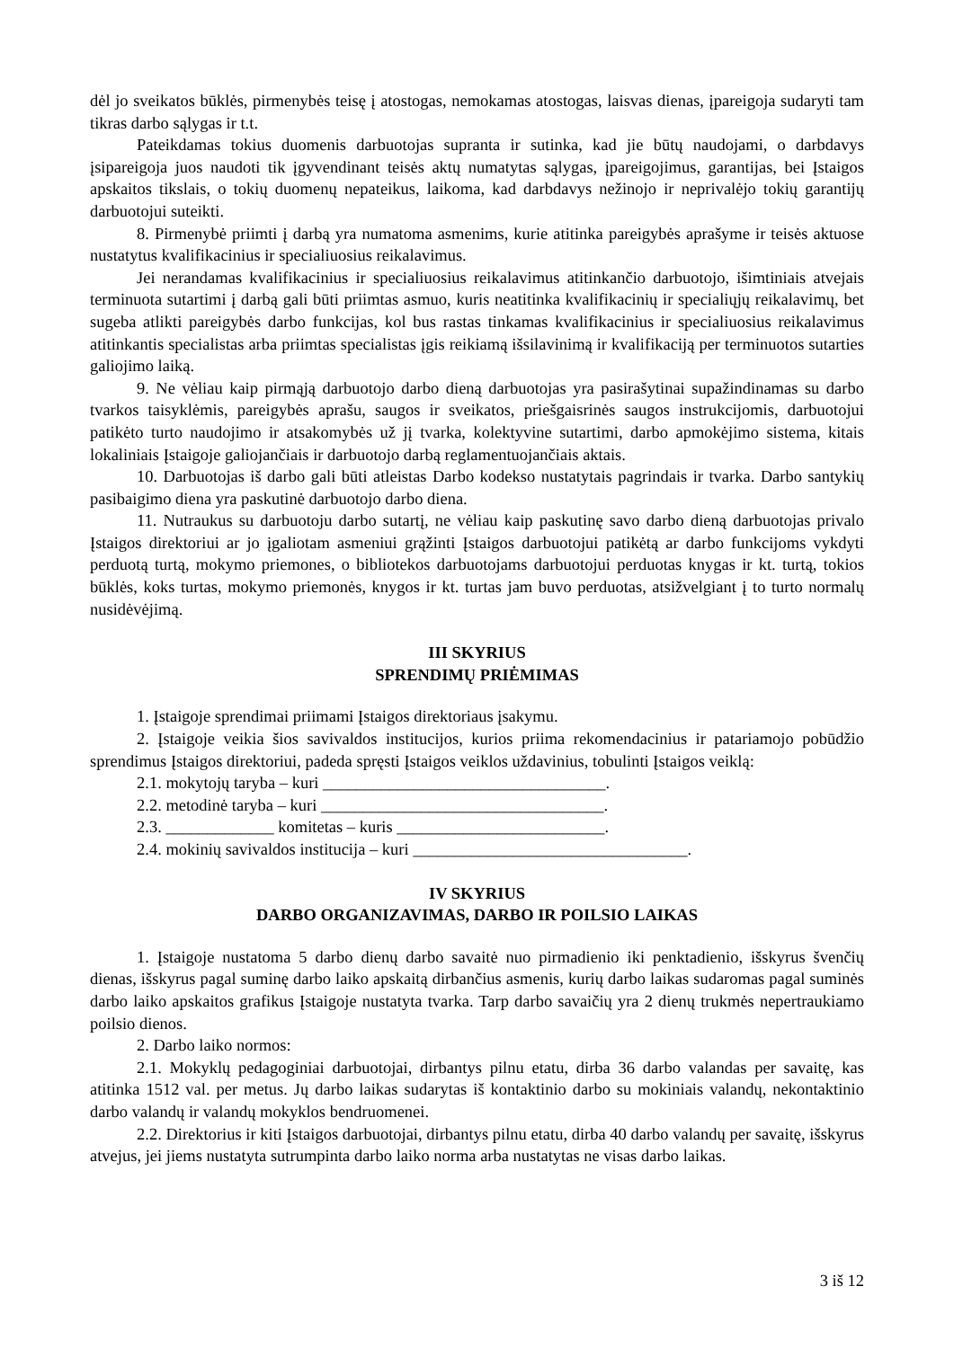dėl jo sveikatos būklės, pirmenybės teisę į atostogas, nemokamas atostogas, laisvas dienas, įpareigoja sudaryti tam tikras darbo sąlygas ir t.t.
Pateikdamas tokius duomenis darbuotojas supranta ir sutinka, kad jie būtų naudojami, o darbdavys įsipareigoja juos naudoti tik įgyvendinant teisės aktų numatytas sąlygas, įpareigojimus, garantijas, bei Įstaigos apskaitos tikslais, o tokių duomenų nepateikus, laikoma, kad darbdavys nežinojo ir neprivalėjo tokių garantijų darbuotojui suteikti.
8. Pirmenybė priimti į darbą yra numatoma asmenims, kurie atitinka pareigybės aprašyme ir teisės aktuose nustatytus kvalifikacinius ir specialiuosius reikalavimus.
Jei nerandamas kvalifikacinius ir specialiuosius reikalavimus atitinkančio darbuotojo, išimtiniais atvejais terminuota sutartimi į darbą gali būti priimtas asmuo, kuris neatitinka kvalifikacinių ir specialiųjų reikalavimų, bet sugeba atlikti pareigybės darbo funkcijas, kol bus rastas tinkamas kvalifikacinius ir specialiuosius reikalavimus atitinkantis specialistas arba priimtas specialistas įgis reikiamą išsilavinimą ir kvalifikaciją per terminuotos sutarties galiojimo laiką.
9. Ne vėliau kaip pirmąją darbuotojo darbo dieną darbuotojas yra pasirašytinai supažindinamas su darbo tvarkos taisyklėmis, pareigybės aprašu, saugos ir sveikatos, priešgaisrinės saugos instrukcijomis, darbuotojui patikėto turto naudojimo ir atsakomybės už jį tvarka, kolektyvine sutartimi, darbo apmokėjimo sistema, kitais lokaliniais Įstaigoje galiojančiais ir darbuotojo darbą reglamentuojančiais aktais.
10. Darbuotojas iš darbo gali būti atleistas Darbo kodekso nustatytais pagrindais ir tvarka. Darbo santykių pasibaigimo diena yra paskutinė darbuotojo darbo diena.
11. Nutraukus su darbuotoju darbo sutartį, ne vėliau kaip paskutinę savo darbo dieną darbuotojas privalo Įstaigos direktoriui ar jo įgaliotam asmeniui grąžinti Įstaigos darbuotojui patikėtą ar darbo funkcijoms vykdyti perduotą turtą, mokymo priemones, o bibliotekos darbuotojams darbuotojui perduotas knygas ir kt. turtą, tokios būklės, koks turtas, mokymo priemonės, knygos ir kt. turtas jam buvo perduotas, atsižvelgiant į to turto normalų nusidėvėjimą.
III SKYRIUS
SPRENDIMŲ PRIĖMIMAS
1. Įstaigoje sprendimai priimami Įstaigos direktoriaus įsakymu.
2. Įstaigoje veikia šios savivaldos institucijos, kurios priima rekomendacinius ir patariamojo pobūdžio sprendimus Įstaigos direktoriui, padeda spręsti Įstaigos veiklos uždavinius, tobulinti Įstaigos veiklą:
2.1. mokytojų taryba – kuri __________________________________.
2.2. metodinė taryba – kuri __________________________________.
2.3. _____________ komitetas – kuris _________________________.
2.4. mokinių savivaldos institucija – kuri _________________________________.
IV SKYRIUS
DARBO ORGANIZAVIMAS, DARBO IR POILSIO LAIKAS
1. Įstaigoje nustatoma 5 darbo dienų darbo savaitė nuo pirmadienio iki penktadienio, išskyrus švenčių dienas, išskyrus pagal suminę darbo laiko apskaitą dirbančius asmenis, kurių darbo laikas sudaromas pagal suminės darbo laiko apskaitos grafikus Įstaigoje nustatyta tvarka. Tarp darbo savaičių yra 2 dienų trukmės nepertraukiamo poilsio dienos.
2. Darbo laiko normos:
2.1. Mokyklų pedagoginiai darbuotojai, dirbantys pilnu etatu, dirba 36 darbo valandas per savaitę, kas atitinka 1512 val. per metus. Jų darbo laikas sudarytas iš kontaktinio darbo su mokiniais valandų, nekontaktinio darbo valandų ir valandų mokyklos bendruomenei.
2.2. Direktorius ir kiti Įstaigos darbuotojai, dirbantys pilnu etatu, dirba 40 darbo valandų per savaitę, išskyrus atvejus, jei jiems nustatyta sutrumpinta darbo laiko norma arba nustatytas ne visas darbo laikas.
3 iš 12